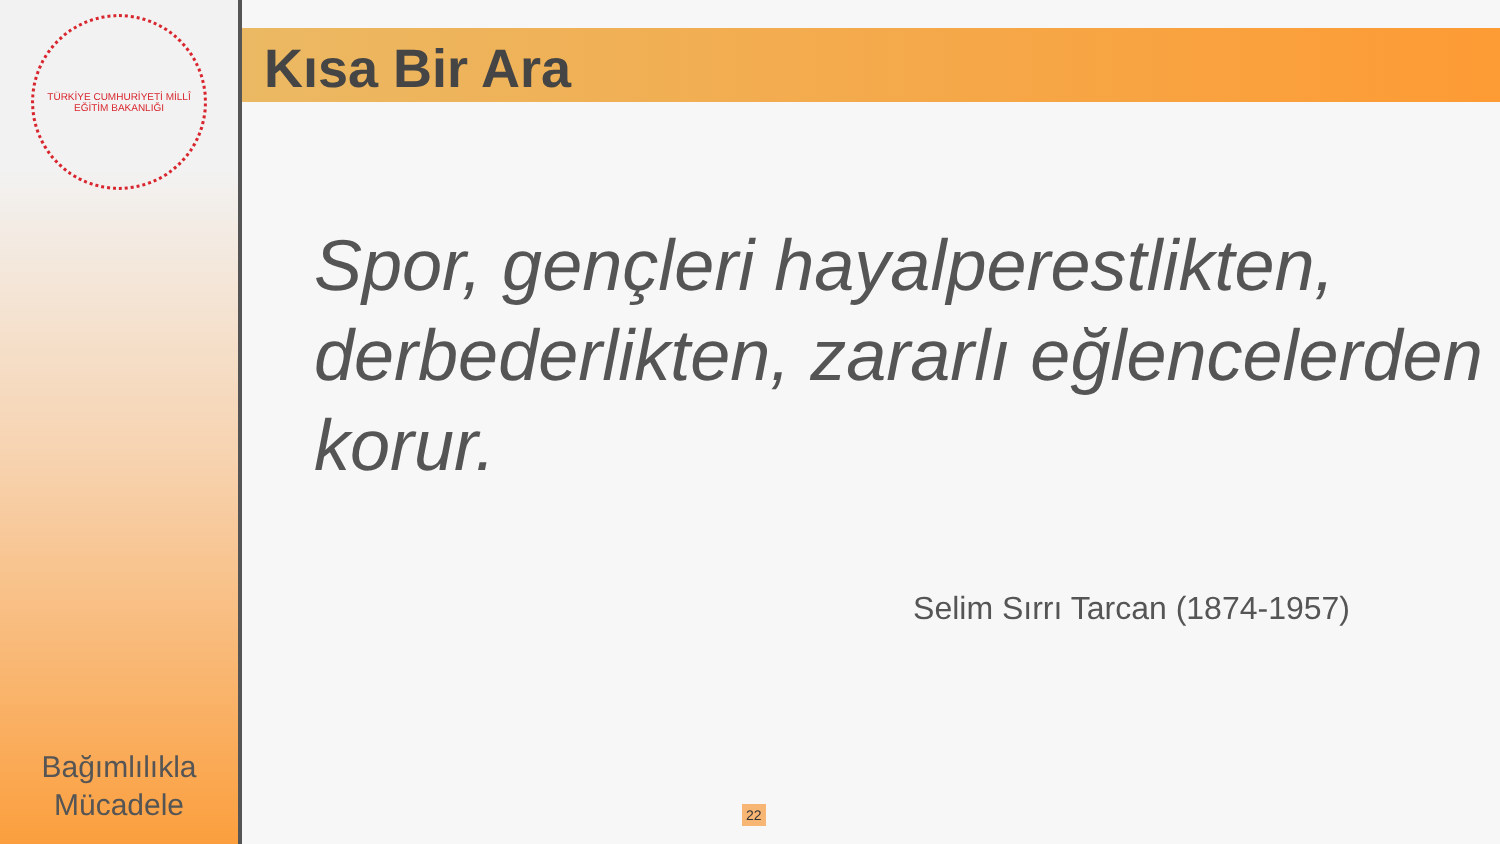TÜRKİYE CUMHURİYETİ MİLLÎ EĞİTİM BAKANLIĞI
Bağımlılıkla
Mücadele
Kısa Bir Ara
Spor, gençleri hayalperestlikten, derbederlikten, zararlı eğlencelerden korur.
Selim Sırrı Tarcan (1874-1957)
22